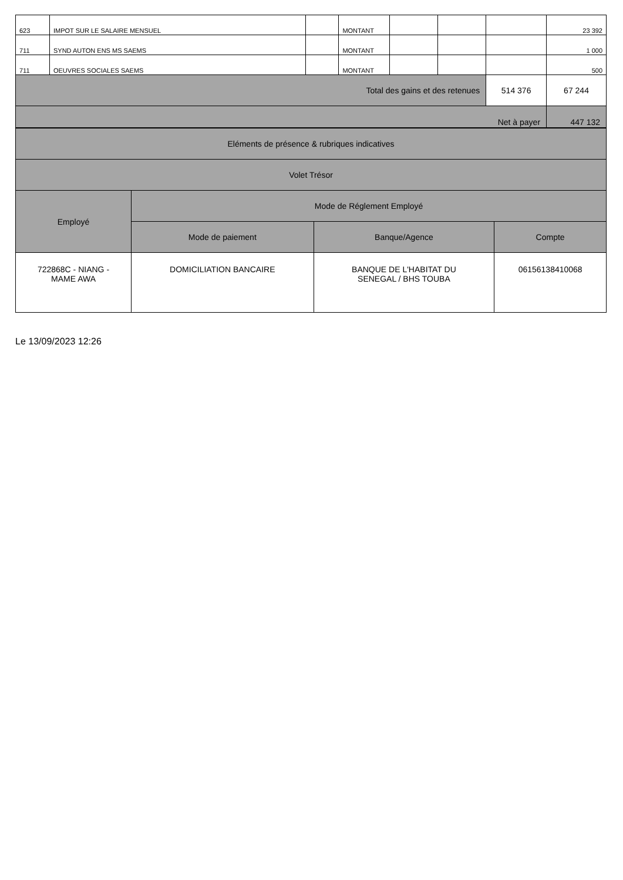| 623 | IMPOT SUR LE SALAIRE MENSUEL | | MONTANT | | | | 23 392 |
| 711 | SYND AUTON ENS MS SAEMS | | MONTANT | | | | 1 000 |
| 711 | OEUVRES SOCIALES SAEMS | | MONTANT | | | | 500 |
| Total des gains et des retenues | | | | | | 514 376 | 67 244 |
| Net à payer | | | | | | | 447 132 |
| Eléments de présence & rubriques indicatives | | | |
| Volet Trésor | | | |
| Employé | Mode de Réglement Employé | | |
| | Mode de paiement | Banque/Agence | Compte |
| 722868C - NIANG - MAME AWA | DOMICILIATION BANCAIRE | BANQUE DE L'HABITAT DU SENEGAL / BHS TOUBA | 06156138410068 |
Le 13/09/2023 12:26